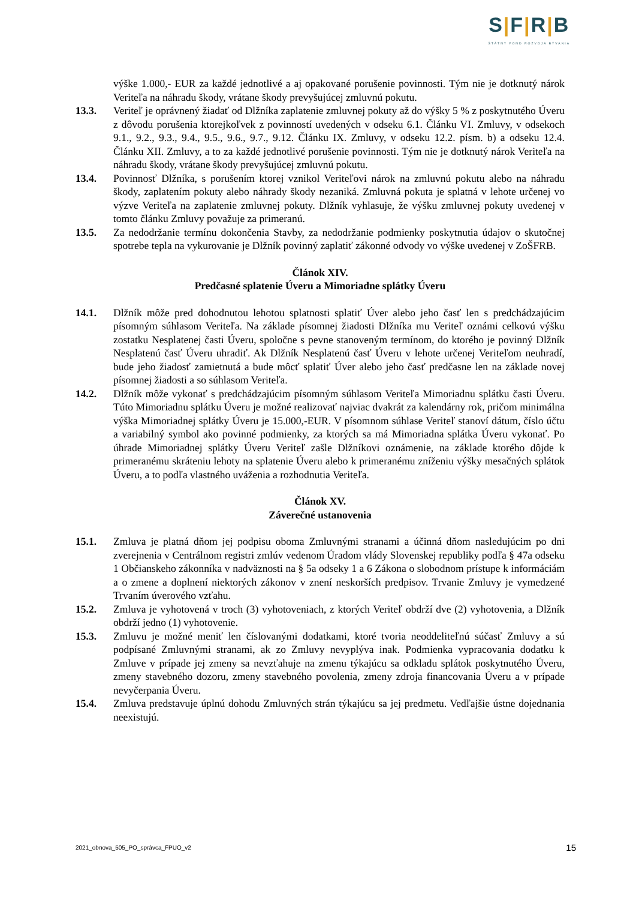S|F|R|B
ŠTÁTNY FOND ROZVOJA BÝVANIA
výške 1.000,- EUR za každé jednotlivé a aj opakované porušenie povinnosti. Tým nie je dotknutý nárok Veriteľa na náhradu škody, vrátane škody prevyšujúcej zmluvnú pokutu.
13.3. Veriteľ je oprávnený žiadať od Dlžníka zaplatenie zmluvnej pokuty až do výšky 5 % z poskytnutého Úveru z dôvodu porušenia ktorejkoľvek z povinností uvedených v odseku 6.1. Článku VI. Zmluvy, v odsekoch 9.1., 9.2., 9.3., 9.4., 9.5., 9.6., 9.7., 9.12. Článku IX. Zmluvy, v odseku 12.2. písm. b) a odseku 12.4. Článku XII. Zmluvy, a to za každé jednotlivé porušenie povinnosti. Tým nie je dotknutý nárok Veriteľa na náhradu škody, vrátane škody prevyšujúcej zmluvnú pokutu.
13.4. Povinnosť Dlžníka, s porušením ktorej vznikol Veriteľovi nárok na zmluvnú pokutu alebo na náhradu škody, zaplatením pokuty alebo náhrady škody nezaniká. Zmluvná pokuta je splatná v lehote určenej vo výzve Veriteľa na zaplatenie zmluvnej pokuty. Dlžník vyhlasuje, že výšku zmluvnej pokuty uvedenej v tomto článku Zmluvy považuje za primeranú.
13.5. Za nedodržanie termínu dokončenia Stavby, za nedodržanie podmienky poskytnutia údajov o skutočnej spotrebe tepla na vykurovanie je Dlžník povinný zaplatiť zákonné odvody vo výške uvedenej v ZoŠFRB.
Článok XIV.
Predčasné splatenie Úveru a Mimoriadne splátky Úveru
14.1. Dlžník môže pred dohodnutou lehotou splatnosti splatiť Úver alebo jeho časť len s predchádzajúcim písomným súhlasom Veriteľa. Na základe písomnej žiadosti Dlžníka mu Veriteľ oznámi celkovú výšku zostatku Nesplatenej časti Úveru, spoločne s pevne stanoveným termínom, do ktorého je povinný Dlžník Nesplatenú časť Úveru uhradiť. Ak Dlžník Nesplatenú časť Úveru v lehote určenej Veriteľom neuhradí, bude jeho žiadosť zamietnutá a bude môcť splatiť Úver alebo jeho časť predčasne len na základe novej písomnej žiadosti a so súhlasom Veriteľa.
14.2. Dlžník môže vykonať s predchádzajúcim písomným súhlasom Veriteľa Mimoriadnu splátku časti Úveru. Túto Mimoriadnu splátku Úveru je možné realizovať najviac dvakrát za kalendárny rok, pričom minimálna výška Mimoriadnej splátky Úveru je 15.000,-EUR. V písomnom súhlase Veriteľ stanoví dátum, číslo účtu a variabilný symbol ako povinné podmienky, za ktorých sa má Mimoriadna splátka Úveru vykonať. Po úhrade Mimoriadnej splátky Úveru Veriteľ zašle Dlžníkovi oznámenie, na základe ktorého dôjde k primeranému skráteniu lehoty na splatenie Úveru alebo k primeranému zníženiu výšky mesačných splátok Úveru, a to podľa vlastného uváženia a rozhodnutia Veriteľa.
Článok XV.
Záverečné ustanovenia
15.1. Zmluva je platná dňom jej podpisu oboma Zmluvnými stranami a účinná dňom nasledujúcim po dni zverejnenia v Centrálnom registri zmlúv vedenom Úradom vlády Slovenskej republiky podľa § 47a odseku 1 Občianskeho zákonníka v nadväznosti na § 5a odseky 1 a 6 Zákona o slobodnom prístupe k informáciám a o zmene a doplnení niektorých zákonov v znení neskorších predpisov. Trvanie Zmluvy je vymedzené Trvaním úverového vzťahu.
15.2. Zmluva je vyhotovená v troch (3) vyhotoveniach, z ktorých Veriteľ obdrží dve (2) vyhotovenia, a Dlžník obdrží jedno (1) vyhotovenie.
15.3. Zmluvu je možné meniť len číslovanými dodatkami, ktoré tvoria neoddeliteľnú súčasť Zmluvy a sú podpísané Zmluvnými stranami, ak zo Zmluvy nevyplýva inak. Podmienka vypracovania dodatku k Zmluve v prípade jej zmeny sa nevzťahuje na zmenu týkajúcu sa odkladu splátok poskytnutého Úveru, zmeny stavebného dozoru, zmeny stavebného povolenia, zmeny zdroja financovania Úveru a v prípade nevyčerpania Úveru.
15.4. Zmluva predstavuje úplnú dohodu Zmluvných strán týkajúcu sa jej predmetu. Vedľajšie ústne dojednania neexistujú.
2021_obnova_505_PO_správca_FPUO_v2 15